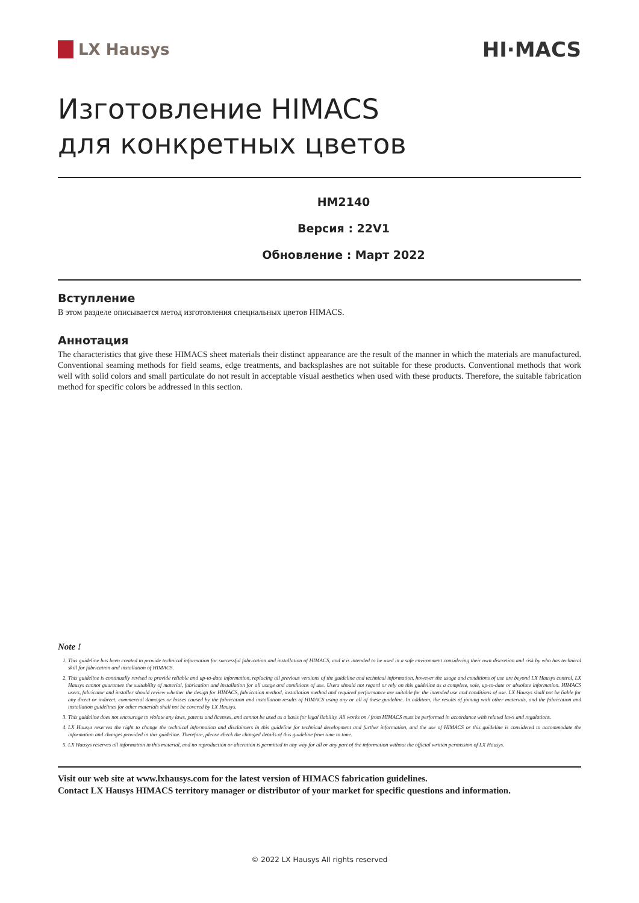LX Hausys
HI·MACS
Изготовление HIMACS
для конкретных цветов
HM2140
Версия : 22V1
Обновление : Март 2022
Вступление
В этом разделе описывается метод изготовления специальных цветов HIMACS.
Аннотация
The characteristics that give these HIMACS sheet materials their distinct appearance are the result of the manner in which the materials are manufactured. Conventional seaming methods for field seams, edge treatments, and backsplashes are not suitable for these products. Conventional methods that work well with solid colors and small particulate do not result in acceptable visual aesthetics when used with these products. Therefore, the suitable fabrication method for specific colors be addressed in this section.
Note !
1. This guideline has been created to provide technical information for successful fabrication and installation of HIMACS, and it is intended to be used in a safe environment considering their own discretion and risk by who has technical skill for fabrication and installation of HIMACS.
2. This guideline is continually revised to provide reliable and up-to-date information, replacing all previous versions of the guideline and technical information, however the usage and conditions of use are beyond LX Hausys control, LX Hausys cannot guarantee the suitability of material, fabrication and installation for all usage and conditions of use. Users should not regard or rely on this guideline as a complete, sole, up-to-date or absolute information. HIMACS users, fabricator and installer should review whether the design for HIMACS, fabrication method, installation method and required performance are suitable for the intended use and conditions of use. LX Hausys shall not be liable for any direct or indirect, commercial damages or losses caused by the fabrication and installation results of HIMACS using any or all of these guideline. In addition, the results of joining with other materials, and the fabrication and installation guidelines for other materials shall not be covered by LX Hausys.
3. This guideline does not encourage to violate any laws, patents and licenses, and cannot be used as a basis for legal liability. All works on / from HIMACS must be performed in accordance with related laws and regulations.
4. LX Hausys reserves the right to change the technical information and disclaimers in this guideline for technical development and further information, and the use of HIMACS or this guideline is considered to accommodate the information and changes provided in this guideline. Therefore, please check the changed details of this guideline from time to time.
5. LX Hausys reserves all information in this material, and no reproduction or alteration is permitted in any way for all or any part of the information without the official written permission of LX Hausys.
Visit our web site at www.lxhausys.com for the latest version of HIMACS fabrication guidelines.
Contact LX Hausys HIMACS territory manager or distributor of your market for specific questions and information.
© 2022 LX Hausys All rights reserved